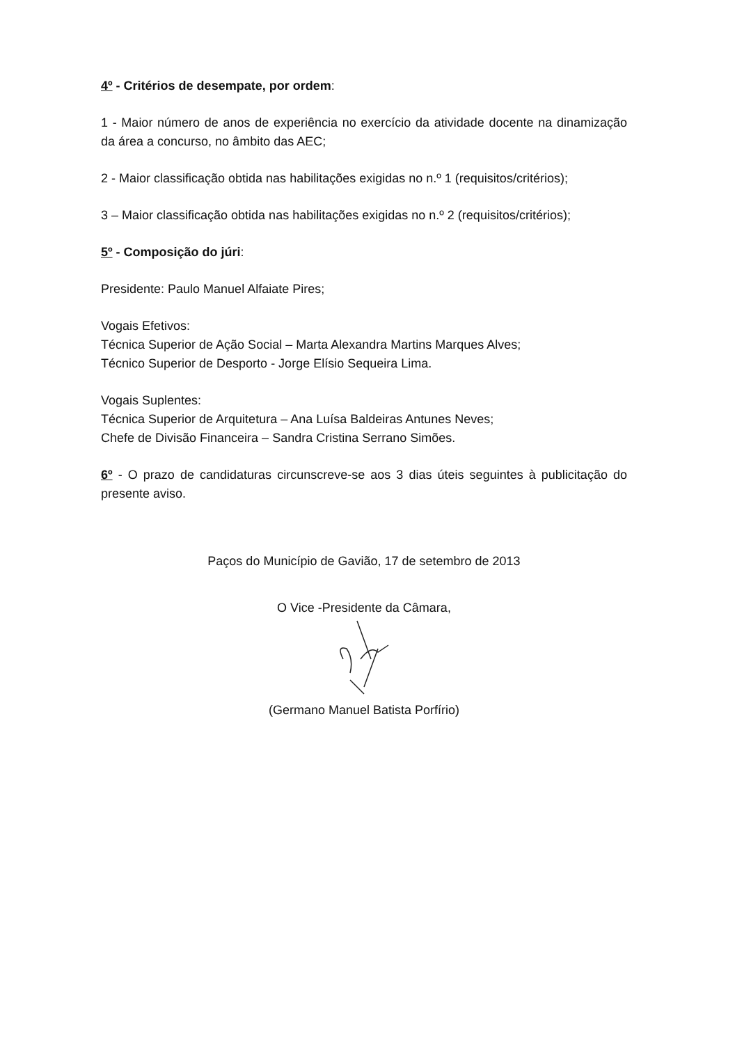4º - Critérios de desempate, por ordem:
1 - Maior número de anos de experiência no exercício da atividade docente na dinamização da área a concurso, no âmbito das AEC;
2 - Maior classificação obtida nas habilitações exigidas no n.º 1 (requisitos/critérios);
3 – Maior classificação obtida nas habilitações exigidas no n.º 2 (requisitos/critérios);
5º - Composição do júri:
Presidente: Paulo Manuel Alfaiate Pires;
Vogais Efetivos:
Técnica Superior de Ação Social – Marta Alexandra Martins Marques Alves;
Técnico Superior de Desporto - Jorge Elísio Sequeira Lima.
Vogais Suplentes:
Técnica Superior de Arquitetura – Ana Luísa Baldeiras Antunes Neves;
Chefe de Divisão Financeira – Sandra Cristina Serrano Simões.
6º - O prazo de candidaturas circunscreve-se aos 3 dias úteis seguintes à publicitação do presente aviso.
Paços do Município de Gavião, 17 de setembro de 2013
O Vice -Presidente da Câmara,
(Germano Manuel Batista Porfírio)